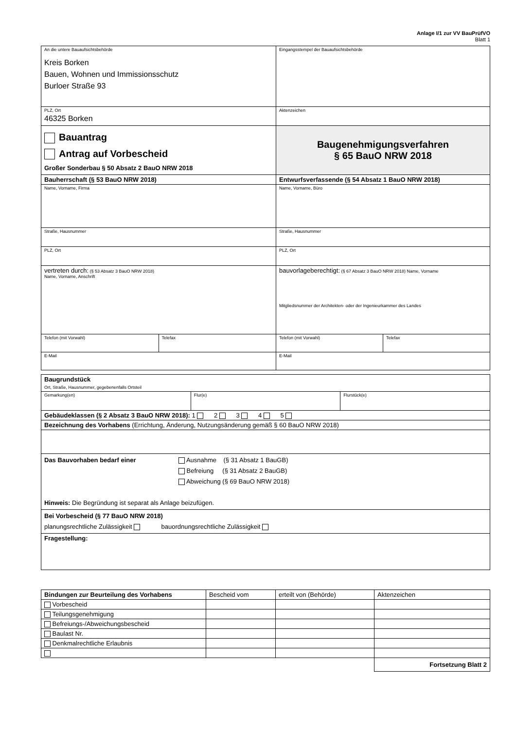Anlage I/1 zur VV BauPrüfVO
Blatt 1
| An die untere Bauaufsichtsbehörde Kreis Borken Bauen, Wohnen und Immissionsschutz Burloer Straße 93 | Eingangsstempel der Bauaufsichtsbehörde | |
| PLZ, Ort 46325 Borken | Aktenzeichen | |
| Bauantrag Antrag auf Vorbescheid Großer Sonderbau § 50 Absatz 2 BauO NRW 2018 | Baugenehmigungsverfahren § 65 BauO NRW 2018 | |
| Bauherrschaft (§ 53 BauO NRW 2018) | Entwurfsverfassende (§ 54 Absatz 1 BauO NRW 2018) | |
| Name, Vorname, Firma | Name, Vorname, Büro | |
| Straße, Hausnummer | Straße, Hausnummer | |
| PLZ, Ort | PLZ, Ort | |
| vertreten durch: (§ 53 Absatz 3 BauO NRW 2018) Name, Vorname, Anschrift | bauvorlageberechtigt: (§ 67 Absatz 3 BauO NRW 2018) Name, Vorname Mitgliedsnummer der Architekten- oder der Ingenieurkammer des Landes | |
| / Telefon (mit Vorwahl) / Telefax / | Telefon (mit Vorwahl) | Telefax |
| E-Mail | E-Mail | |
| Baugrundstück Ort, Straße, Hausnummer, gegebenenfalls Ortsteil | | |
| Gemarkung(en) | Flur(e) | Flurstück(e) |
| Gebäudeklassen (§ 2 Absatz 3 BauO NRW 2018): 1 2 3 4 5 | | |
| Bezeichnung des Vorhabens (Errichtung, Änderung, Nutzungsänderung gemäß § 60 BauO NRW 2018) | | |
| Das Bauvorhaben bedarf einer Ausnahme (§ 31 Absatz 1 BauGB) Befreiung (§ 31 Absatz 2 BauGB) Abweichung (§ 69 BauO NRW 2018) Hinweis: Die Begründung ist separat als Anlage beizufügen. | | |
| Bei Vorbescheid (§ 77 BauO NRW 2018) planungsrechtliche Zulässigkeit bauordnungsrechtliche Zulässigkeit | | |
| Fragestellung: | | |
| Bindungen zur Beurteilung des Vorhabens | Bescheid vom | erteilt von (Behörde) | Aktenzeichen |
| Vorbescheid | | | |
| Teilungsgenehmigung | | | |
| Befreiungs-/Abweichungsbescheid | | | |
| Baulast Nr. | | | |
| Denkmalrechtliche Erlaubnis | | | |
| | | | Fortsetzung Blatt 2 |